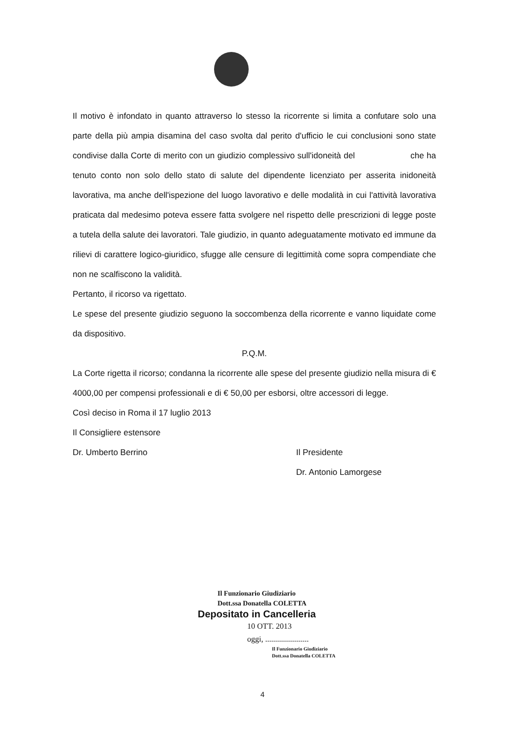Il motivo è infondato in quanto attraverso lo stesso la ricorrente si limita a confutare solo una parte della più ampia disamina del caso svolta dal perito d'ufficio le cui conclusioni sono state condivise dalla Corte di merito con un giudizio complessivo sull'idoneità del che ha tenuto conto non solo dello stato di salute del dipendente licenziato per asserita inidoneità lavorativa, ma anche dell'ispezione del luogo lavorativo e delle modalità in cui l'attività lavorativa praticata dal medesimo poteva essere fatta svolgere nel rispetto delle prescrizioni di legge poste a tutela della salute dei lavoratori. Tale giudizio, in quanto adeguatamente motivato ed immune da rilievi di carattere logico-giuridico, sfugge alle censure di legittimità come sopra compendiate che non ne scalfiscono la validità.
Pertanto, il ricorso va rigettato.
Le spese del presente giudizio seguono la soccombenza della ricorrente e vanno liquidate come da dispositivo.
P.Q.M.
La Corte rigetta il ricorso; condanna la ricorrente alle spese del presente giudizio nella misura di € 4000,00 per compensi professionali e di € 50,00 per esborsi, oltre accessori di legge.
Così deciso in Roma il 17 luglio 2013
Il Consigliere estensore
Dr. Umberto Berrino Il Presidente
Dr. Antonio Lamorgese
Il Funzionario Giudiziario
Dott.ssa Donatella COLETTA
Depositato in Cancelleria
10 OTT. 2013
oggi, ......................
Il Funzionario Giudiziario
Dott.ssa Donatella COLETTA
4